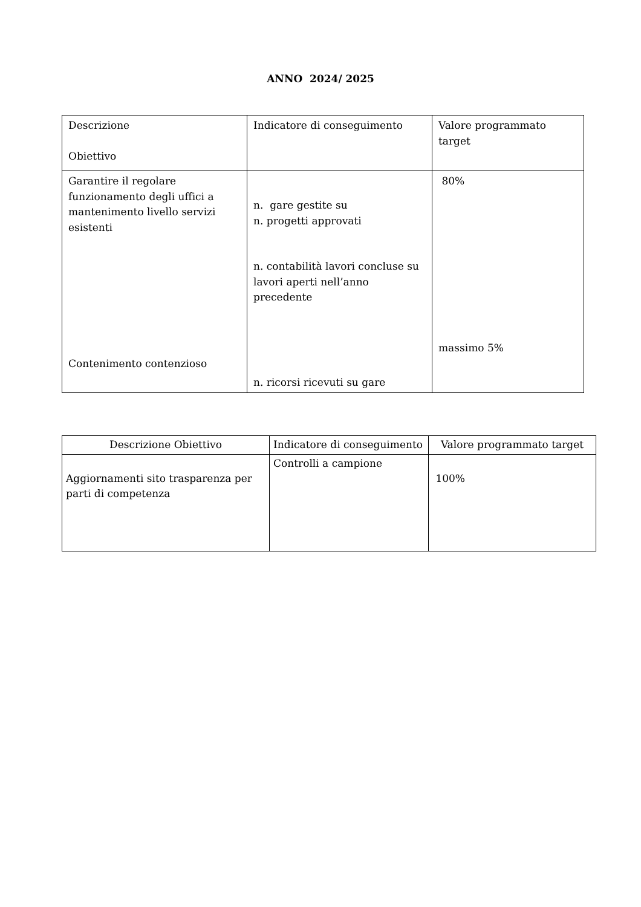ANNO 2024/ 2025
| Descrizione Obiettivo | Indicatore di conseguimento | Valore programmato target |
| --- | --- | --- |
| Garantire il regolare funzionamento degli uffici a mantenimento livello servizi esistenti Contenimento contenzioso | n. gare gestite su n. progetti approvati n. contabilità lavori concluse su lavori aperti nell’anno precedente n. ricorsi ricevuti su gare | 80% massimo 5% |
| Descrizione Obiettivo | Indicatore di conseguimento | Valore programmato target |
| --- | --- | --- |
| Aggiornamenti sito trasparenza per parti di competenza | Controlli a campione | 100% |